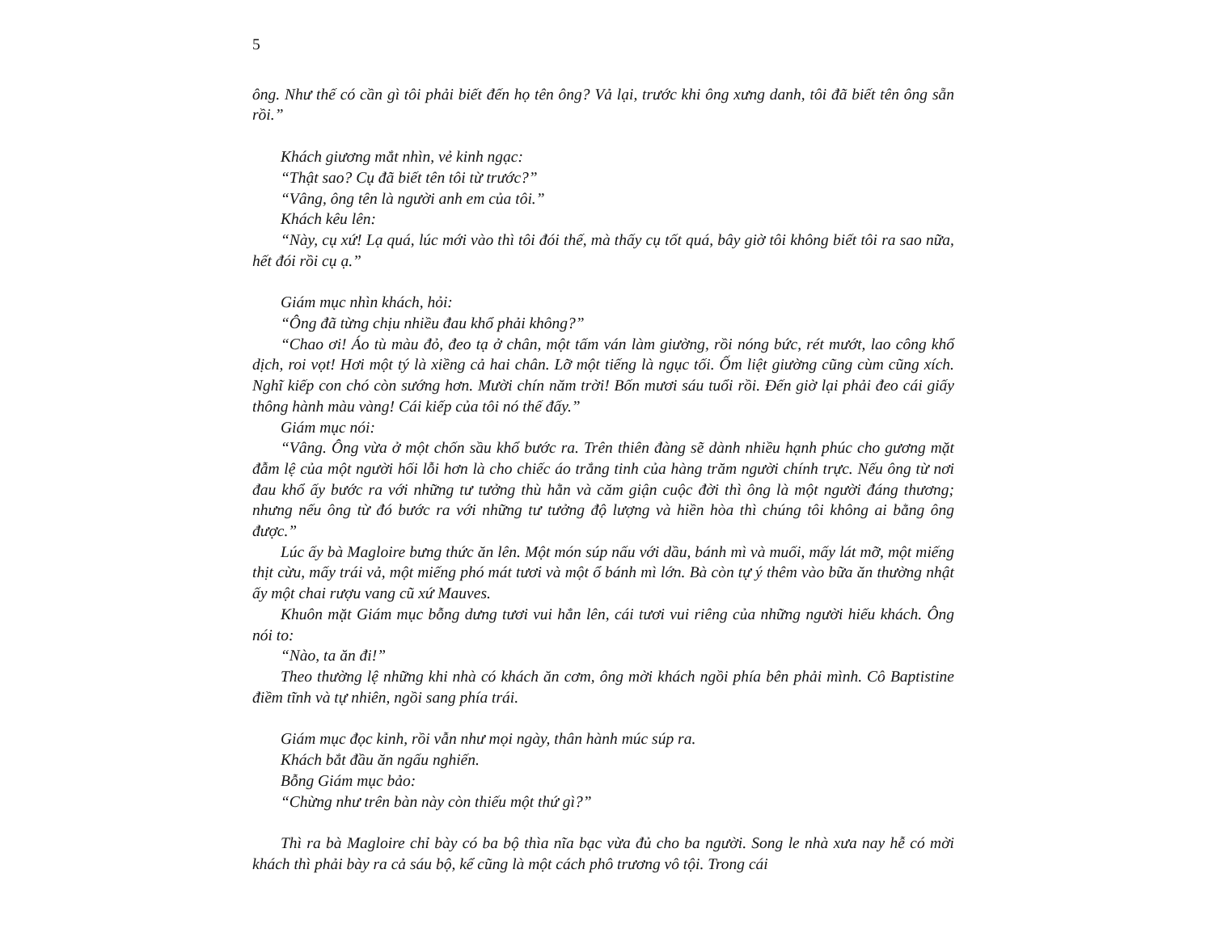5
ông. Như thế có cần gì tôi phải biết đến họ tên ông? Vả lại, trước khi ông xưng danh, tôi đã biết tên ông sẵn rồi.”
Khách giương mắt nhìn, vẻ kinh ngạc:
“Thật sao? Cụ đã biết tên tôi từ trước?”
“Vâng, ông tên là người anh em của tôi.”
Khách kêu lên:
“Này, cụ xứ! Lạ quá, lúc mới vào thì tôi đói thế, mà thấy cụ tốt quá, bây giờ tôi không biết tôi ra sao nữa, hết đói rồi cụ ạ.”
Giám mục nhìn khách, hỏi:
“Ông đã từng chịu nhiều đau khổ phải không?”
“Chao ơi! Áo tù màu đỏ, đeo tạ ở chân, một tấm ván làm giường, rồi nóng bức, rét mướt, lao công khổ dịch, roi vọt! Hơi một tý là xiềng cả hai chân. Lỡ một tiếng là ngục tối. Ốm liệt giường cũng cùm cũng xích. Nghĩ kiếp con chó còn sướng hơn. Mười chín năm trời! Bốn mươi sáu tuổi rồi. Đến giờ lại phải đeo cái giấy thông hành màu vàng! Cái kiếp của tôi nó thế đấy.”
Giám mục nói:
“Vâng. Ông vừa ở một chốn sầu khổ bước ra. Trên thiên đàng sẽ dành nhiều hạnh phúc cho gương mặt đẫm lệ của một người hối lỗi hơn là cho chiếc áo trắng tinh của hàng trăm người chính trực. Nếu ông từ nơi đau khổ ấy bước ra với những tư tưởng thù hằn và căm giận cuộc đời thì ông là một người đáng thương; nhưng nếu ông từ đó bước ra với những tư tưởng độ lượng và hiền hòa thì chúng tôi không ai bằng ông được.”
Lúc ấy bà Magloire bưng thức ăn lên. Một món súp nấu với dầu, bánh mì và muối, mấy lát mỡ, một miếng thịt cừu, mấy trái vả, một miếng phó mát tươi và một ổ bánh mì lớn. Bà còn tự ý thêm vào bữa ăn thường nhật ấy một chai rượu vang cũ xứ Mauves.
Khuôn mặt Giám mục bỗng dưng tươi vui hẳn lên, cái tươi vui riêng của những người hiếu khách. Ông nói to:
“Nào, ta ăn đi!”
Theo thường lệ những khi nhà có khách ăn cơm, ông mời khách ngồi phía bên phải mình. Cô Baptistine điềm tĩnh và tự nhiên, ngồi sang phía trái.
Giám mục đọc kinh, rồi vẫn như mọi ngày, thân hành múc súp ra.
Khách bắt đầu ăn ngấu nghiến.
Bỗng Giám mục bảo:
“Chừng như trên bàn này còn thiếu một thứ gì?”
Thì ra bà Magloire chỉ bày có ba bộ thìa nĩa bạc vừa đủ cho ba người. Song le nhà xưa nay hễ có mời khách thì phải bày ra cả sáu bộ, kể cũng là một cách phô trương vô tội. Trong cái